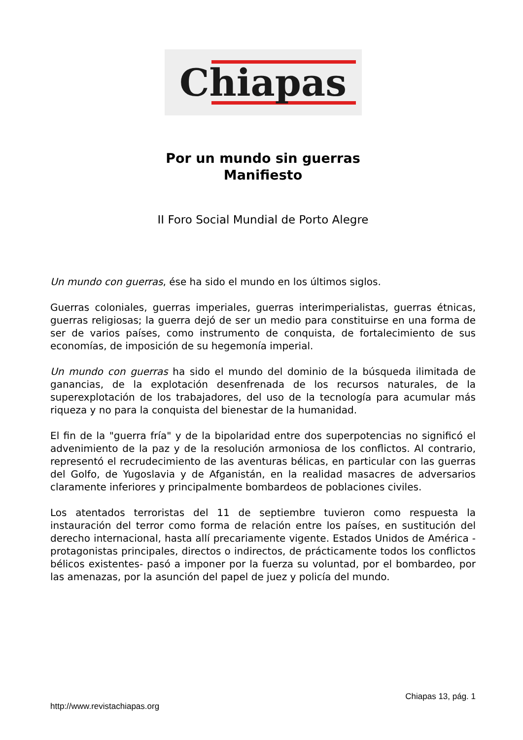Chiapas
Por un mundo sin guerras
Manifiesto
II Foro Social Mundial de Porto Alegre
Un mundo con guerras, ése ha sido el mundo en los últimos siglos.
Guerras coloniales, guerras imperiales, guerras interimperialistas, guerras étnicas, guerras religiosas; la guerra dejó de ser un medio para constituirse en una forma de ser de varios países, como instrumento de conquista, de fortalecimiento de sus economías, de imposición de su hegemonía imperial.
Un mundo con guerras ha sido el mundo del dominio de la búsqueda ilimitada de ganancias, de la explotación desenfrenada de los recursos naturales, de la superexplotación de los trabajadores, del uso de la tecnología para acumular más riqueza y no para la conquista del bienestar de la humanidad.
El fin de la "guerra fría" y de la bipolaridad entre dos superpotencias no significó el advenimiento de la paz y de la resolución armoniosa de los conflictos. Al contrario, representó el recrudecimiento de las aventuras bélicas, en particular con las guerras del Golfo, de Yugoslavia y de Afganistán, en la realidad masacres de adversarios claramente inferiores y principalmente bombardeos de poblaciones civiles.
Los atentados terroristas del 11 de septiembre tuvieron como respuesta la instauración del terror como forma de relación entre los países, en sustitución del derecho internacional, hasta allí precariamente vigente. Estados Unidos de América -protagonistas principales, directos o indirectos, de prácticamente todos los conflictos bélicos existentes- pasó a imponer por la fuerza su voluntad, por el bombardeo, por las amenazas, por la asunción del papel de juez y policía del mundo.
Chiapas 13, pág. 1
http://www.revistachiapas.org